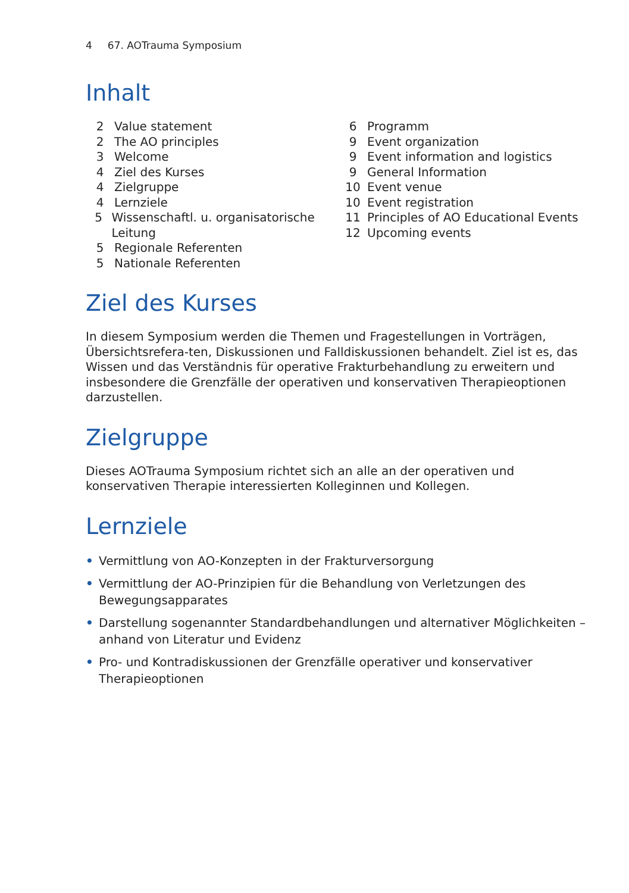4 67. AOTrauma Symposium
Inhalt
2 Value statement
2 The AO principles
3 Welcome
4 Ziel des Kurses
4 Zielgruppe
4 Lernziele
5 Wissenschaftl. u. organisatorische Leitung
5 Regionale Referenten
5 Nationale Referenten
6 Programm
9 Event organization
9 Event information and logistics
9 General Information
10 Event venue
10 Event registration
11 Principles of AO Educational Events
12 Upcoming events
Ziel des Kurses
In diesem Symposium werden die Themen und Fragestellungen in Vorträgen, Übersichtsrefera-ten, Diskussionen und Falldiskussionen behandelt. Ziel ist es, das Wissen und das Verständnis für operative Frakturbehandlung zu erweitern und insbesondere die Grenzfälle der operativen und konservativen Therapieoptionen darzustellen.
Zielgruppe
Dieses AOTrauma Symposium richtet sich an alle an der operativen und konservativen Therapie interessierten Kolleginnen und Kollegen.
Lernziele
• Vermittlung von AO-Konzepten in der Frakturversorgung
• Vermittlung der AO-Prinzipien für die Behandlung von Verletzungen des Bewegungsapparates
• Darstellung sogenannter Standardbehandlungen und alternativer Möglichkeiten – anhand von Literatur und Evidenz
• Pro- und Kontradiskussionen der Grenzfälle operativer und konservativer Therapieoptionen